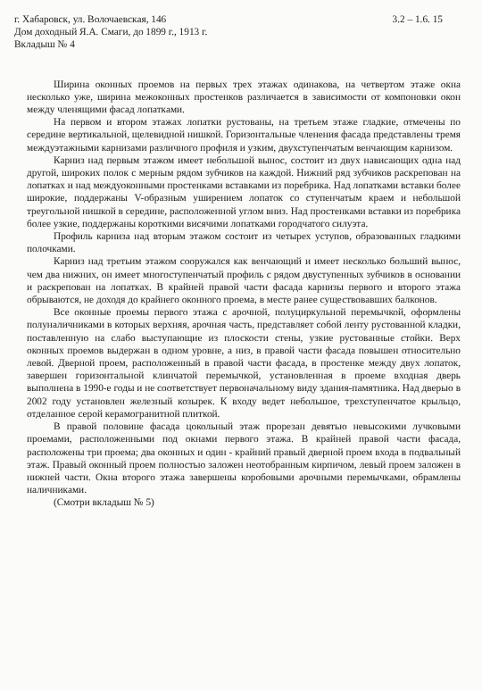г. Хабаровск, ул. Волочаевская, 146
Дом доходный Я.А. Смаги, до 1899 г., 1913 г.
Вкладыш № 4
3.2 – 1.6. 15
Ширина оконных проемов на первых трех этажах одинакова, на четвертом этаже окна несколько уже, ширина межоконных простенков различается в зависимости от компоновки окон между членящими фасад лопатками.
На первом и втором этажах лопатки рустованы, на третьем этаже гладкие, отмечены по середине вертикальной, щелевидной нишкой. Горизонтальные членения фасада представлены тремя междуэтажными карнизами различного профиля и узким, двухступенчатым венчающим карнизом.
Карниз над первым этажом имеет небольшой вынос, состоит из двух нависающих одна над другой, широких полок с мерным рядом зубчиков на каждой. Нижний ряд зубчиков раскрепован на лопатках и над междуоконными простенками вставками из поребрика. Над лопатками вставки более широкие, поддержаны V-образным уширением лопаток со ступенчатым краем и небольшой треугольной нишкой в середине, расположенной углом вниз. Над простенками вставки из поребрика более узкие, поддержаны короткими висячими лопатками городчатого силуэта.
Профиль карниза над вторым этажом состоит из четырех уступов, образованных гладкими полочками.
Карниз над третьим этажом сооружался как венчающий и имеет несколько больший вынос, чем два нижних, он имеет многоступенчатый профиль с рядом двуступенных зубчиков в основании и раскрепован на лопатках. В крайней правой части фасада карнизы первого и второго этажа обрываются, не доходя до крайнего оконного проема, в месте ранее существовавших балконов.
Все оконные проемы первого этажа с арочной, полуциркульной перемычкой, оформлены полуналичниками в которых верхняя, арочная часть, представляет собой ленту рустованной кладки, поставленную на слабо выступающие из плоскости стены, узкие рустованные стойки. Верх оконных проемов выдержан в одном уровне, а низ, в правой части фасада повышен относительно левой. Дверной проем, расположенный в правой части фасада, в простенке между двух лопаток, завершен горизонтальной клинчатой перемычкой, установленная в проеме входная дверь выполнена в 1990-е годы и не соответствует первоначальному виду здания-памятника. Над дверью в 2002 году установлен железный козырек. К входу ведет небольшое, трехступенчатое крыльцо, отделанное серой керамогранитной плиткой.
В правой половине фасада цокольный этаж прорезан девятью невысокими лучковыми проемами, расположенными под окнами первого этажа. В крайней правой части фасада, расположены три проема; два оконных и один - крайний правый дверной проем входа в подвальный этаж. Правый оконный проем полностью заложен неотобранным кирпичом, левый проем заложен в нижней части. Окна второго этажа завершены коробовыми арочными перемычками, обрамлены наличниками.
(Смотри вкладыш № 5)